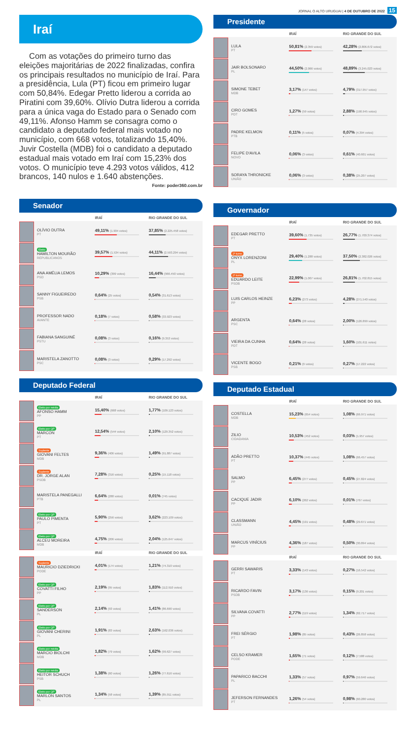JORNAL O ALTO URUGUAI | 4 DE OUTUBRO DE 2022 15
Iraí
Com as votações do primeiro turno das eleições majoritárias de 2022 finalizadas, confira os principais resultados no município de Iraí. Para a presidência, Lula (PT) ficou em primeiro lugar com 50,84%. Edegar Pretto liderou a corrida ao Piratini com 39,60%. Olívio Dutra liderou a corrida para a única vaga do Estado para o Senado com 49,11%. Afonso Hamm se consagra como o candidato a deputado federal mais votado no município, com 668 votos, totalizando 15,40%. Juvir Costella (MDB) foi o candidato a deputado estadual mais votado em Iraí com 15,23% dos votos. O município teve 4.293 votos válidos, 412 brancos, 140 nulos e 1.640 abstenções.
Fonte: poder360.com.br
Senador
| | | IRAÍ | RIO GRANDE DO SUL |
| --- | --- | --- | --- |
| | OLÍVIO DUTRA PT | 49,11% (1.904 votos) | 37,85% (2.225.458 votos) |
| | Eleito HAMILTON MOURÃO REPUBLICANOS | 39,57% (1.534 votos) | 44,11% (2.593.294 votos) |
| | ANA AMÉLIA LEMOS PSD | 10,29% (399 votos) | 16,44% (966.450 votos) |
| | SANNY FIGUEIREDO PSB | 0,64% (25 votos) | 0,54% (31.613 votos) |
| | PROFESSOR NADO AVANTE | 0,18% (7 votos) | 0,58% (33.923 votos) |
| | FABIANA SANGUINÉ PSTU | 0,08% (3 votos) | 0,16% (9.353 votos) |
| | MARISTELA ZANOTTO PSC | 0,08% (3 votos) | 0,29% (17.292 votos) |
Deputado Federal
| | | IRAÍ | RIO GRANDE DO SUL |
| --- | --- | --- | --- |
| | Eleito por média AFONSO HAMM PP | 15,40% (668 votos) | 1,77% (109.123 votos) |
| | Eleito por QP MARCON PT | 12,54% (544 votos) | 2,10% (129.352 votos) |
| | Suplente GIOVANI FELTES MDB | 9,36% (406 votos) | 1,49% (91.887 votos) |
| | Suplente DR. JORGE ALAN PSDB | 7,28% (316 votos) | 0,25% (15.118 votos) |
| | MARISTELA PANEGALLI PTB | 6,64% (288 votos) | 0,01% (745 votos) |
| | Eleito por QP PAULO PIMENTA PT | 5,90% (256 votos) | 3,62% (223.109 votos) |
| | Eleito por QP ALCEU MOREIRA MDB | 4,75% (206 votos) | 2,04% (125.647 votos) |
| | | IRAÍ | RIO GRANDE DO SUL |
| | Suplente MAURICIO DZIEDRICKI PODE | 4,01% (174 votos) | 1,21% (74.310 votos) |
| | Eleito por QP COVATTI FILHO PP | 2,19% (95 votos) | 1,83% (112.910 votos) |
| | Eleito por QP SANDERSON PL | 2,14% (93 votos) | 1,41% (86.690 votos) |
| | Eleito por QP GIOVANI CHERINI PL | 1,91% (83 votos) | 2,63% (162.036 votos) |
| | Eleito por média MARCIO BIOLCHI MDB | 1,82% (79 votos) | 1,62% (99.627 votos) |
| | Eleito por média HEITOR SCHUCH PSB | 1,38% (60 votos) | 1,26% (77.616 votos) |
| | Eleito por QP MARLON SANTOS PL | 1,34% (58 votos) | 1,39% (85.911 votos) |
Presidente
| | | IRAÍ | RIO GRANDE DO SUL |
| --- | --- | --- | --- |
| | LULA PT | 50,81% (2.359 votos) | 42,28% (2.806.672 votos) |
| | JAIR BOLSONARO PL | 44,50% (2.066 votos) | 48,89% (3.245.023 votos) |
| | SIMONE TEBET MDB | 3,17% (147 votos) | 4,79% (317.957 votos) |
| | CIRO GOMES PDT | 1,27% (59 votos) | 2,88% (190.945 votos) |
| | PADRE KELMON PTB | 0,11% (5 votos) | 0,07% (4.394 votos) |
| | FELIPE D'AVILA NOVO | 0,06% (3 votos) | 0,61% (40.601 votos) |
| | SORAYA THRONICKE UNIÃO | 0,06% (3 votos) | 0,38% (25.207 votos) |
Governador
| | | IRAÍ | RIO GRANDE DO SUL |
| --- | --- | --- | --- |
| | EDEGAR PRETTO PT | 39,60% (1.735 votos) | 26,77% (1.700.374 votos) |
| | 2º turno ONYX LORENZONI PL | 29,40% (1.288 votos) | 37,50% (2.382.026 votos) |
| | 2º turno EDUARDO LEITE PSDB | 22,99% (1.007 votos) | 26,81% (1.702.815 votos) |
| | LUIS CARLOS HEINZE PP | 6,23% (273 votos) | 4,28% (271.540 votos) |
| | ARGENTA PSC | 0,64% (28 votos) | 2,00% (126.899 votos) |
| | VIEIRA DA CUNHA PDT | 0,64% (28 votos) | 1,60% (101.611 votos) |
| | VICENTE BOGO PSB | 0,21% (9 votos) | 0,27% (17.222 votos) |
Deputado Estadual
| | | IRAÍ | RIO GRANDE DO SUL |
| --- | --- | --- | --- |
| | COSTELLA MDB | 15,23% (654 votos) | 1,08% (66.971 votos) |
| | ZILIO CIDADANIA | 10,53% (452 votos) | 0,03% (1.957 votos) |
| | ADÃO PRETTO PT | 10,37% (445 votos) | 1,08% (66.457 votos) |
| | SALMO PP | 6,45% (277 votos) | 0,45% (27.824 votos) |
| | CACIQUE JADIR PP | 6,10% (262 votos) | 0,01% (767 votos) |
| | CLASSMANN UNIÃO | 4,45% (191 votos) | 0,48% (29.671 votos) |
| | MARCUS VINÍCIUS PP | 4,36% (187 votos) | 0,50% (30.894 votos) |
| | | IRAÍ | RIO GRANDE DO SUL |
| | GERRI SAWARIS PT | 3,33% (143 votos) | 0,27% (16.542 votos) |
| | RICARDO FAVIN PSDB | 3,17% (136 votos) | 0,15% (9.201 votos) |
| | SILVANA COVATTI PP | 2,77% (119 votos) | 1,34% (82.717 votos) |
| | FREI SÉRGIO PT | 1,98% (85 votos) | 0,43% (26.858 votos) |
| | CELSO KRAMER PODE | 1,65% (71 votos) | 0,12% (7.588 votos) |
| | PAPARICO BACCHI PL | 1,33% (57 votos) | 0,97% (59.646 votos) |
| | JEFERSON FERNANDES PT | 1,26% (54 votos) | 0,98% (60.280 votos) |